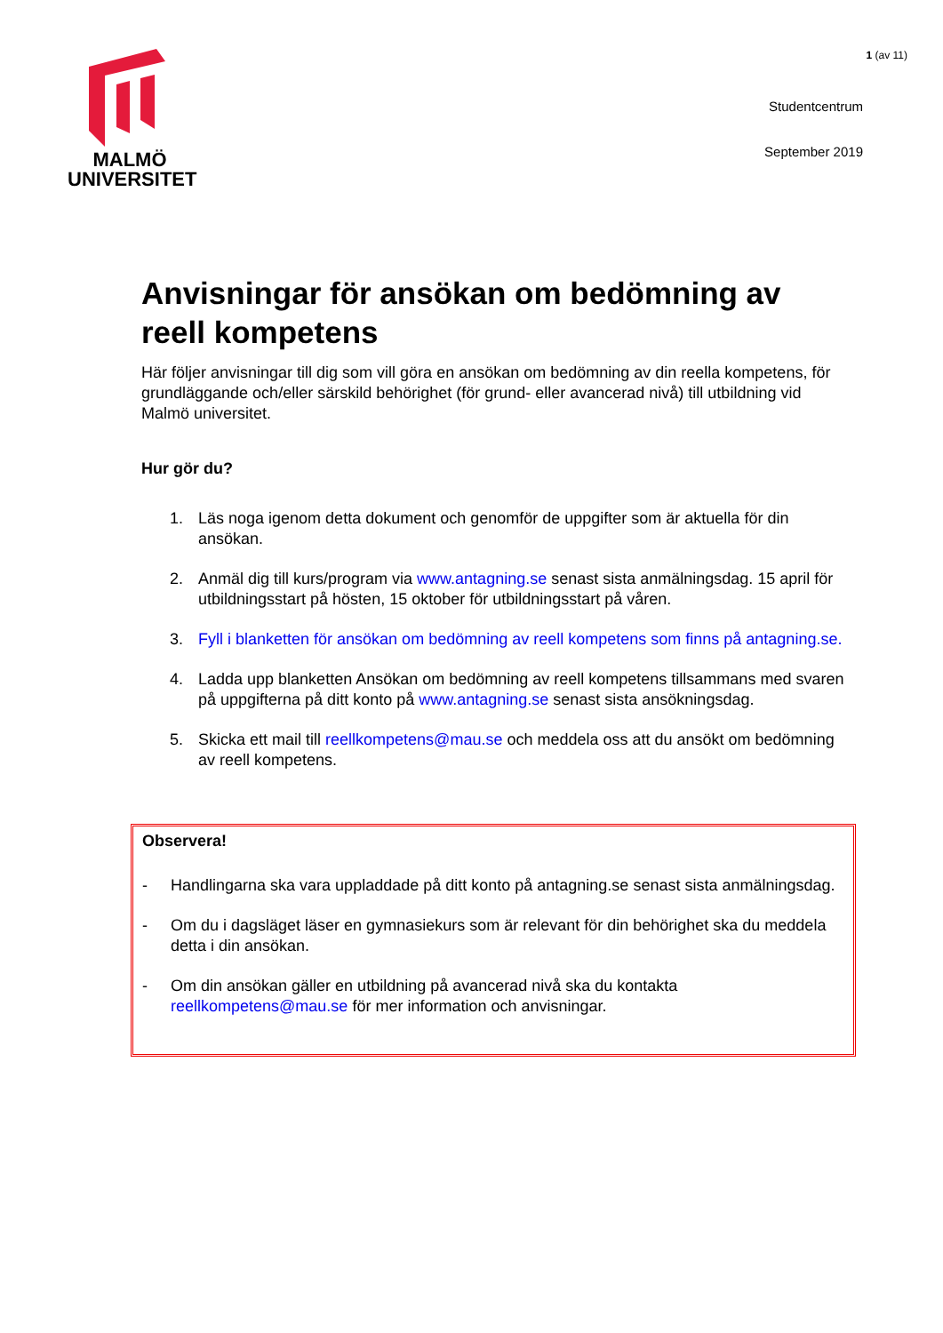MALMÖ
UNIVERSITET
1 (av 11)
Studentcentrum
September 2019
Anvisningar för ansökan om bedömning av reell kompetens
Här följer anvisningar till dig som vill göra en ansökan om bedömning av din reella kompetens, för grundläggande och/eller särskild behörighet (för grund- eller avancerad nivå) till utbildning vid Malmö universitet.
Hur gör du?
1. Läs noga igenom detta dokument och genomför de uppgifter som är aktuella för din ansökan.
2. Anmäl dig till kurs/program via www.antagning.se senast sista anmälningsdag. 15 april för utbildningsstart på hösten, 15 oktober för utbildningsstart på våren.
3. Fyll i blanketten för ansökan om bedömning av reell kompetens som finns på antagning.se.
4. Ladda upp blanketten Ansökan om bedömning av reell kompetens tillsammans med svaren på uppgifterna på ditt konto på www.antagning.se senast sista ansökningsdag.
5. Skicka ett mail till reellkompetens@mau.se och meddela oss att du ansökt om bedömning av reell kompetens.
Observera!
- Handlingarna ska vara uppladdade på ditt konto på antagning.se senast sista anmälningsdag.
- Om du i dagsläget läser en gymnasiekurs som är relevant för din behörighet ska du meddela detta i din ansökan.
- Om din ansökan gäller en utbildning på avancerad nivå ska du kontakta reellkompetens@mau.se för mer information och anvisningar.